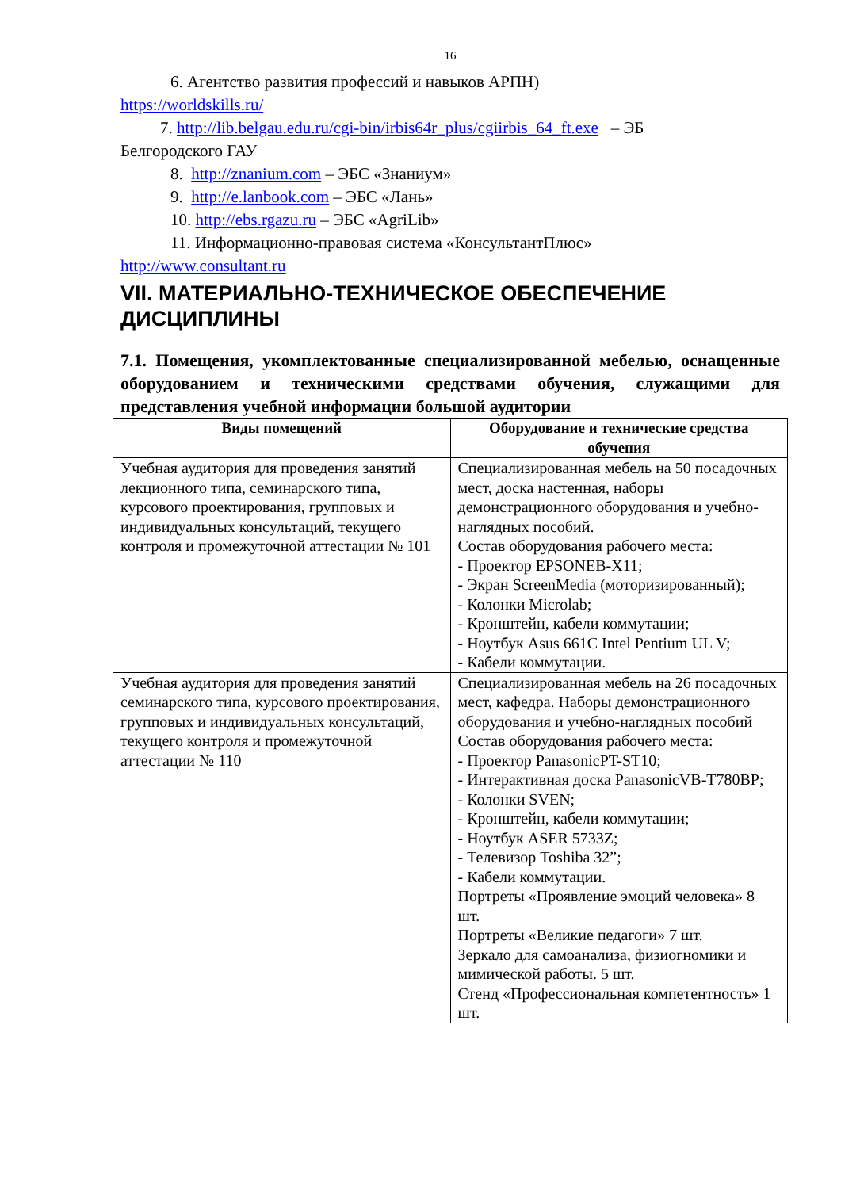16
6. Агентство развития профессий и навыков АРПН)
https://worldskills.ru/
7. http://lib.belgau.edu.ru/cgi-bin/irbis64r_plus/cgiirbis_64_ft.exe – ЭБ
Белгородского ГАУ
8. http://znanium.com – ЭБС «Знаниум»
9. http://e.lanbook.com – ЭБС «Лань»
10. http://ebs.rgazu.ru – ЭБС «AgriLib»
11. Информационно-правовая система «КонсультантПлюс»
http://www.consultant.ru
VII. МАТЕРИАЛЬНО-ТЕХНИЧЕСКОЕ ОБЕСПЕЧЕНИЕ ДИСЦИПЛИНЫ
7.1. Помещения, укомплектованные специализированной мебелью, оснащенные оборудованием и техническими средствами обучения, служащими для представления учебной информации большой аудитории
| Виды помещений | Оборудование и технические средства обучения |
| --- | --- |
| Учебная аудитория для проведения занятий лекционного типа, семинарского типа, курсового проектирования, групповых и индивидуальных консультаций, текущего контроля и промежуточной аттестации № 101 | Специализированная мебель на 50 посадочных мест, доска настенная, наборы демонстрационного оборудования и учебно-наглядных пособий. Состав оборудования рабочего места: - Проектор EPSONEB-X11; - Экран ScreenMedia (моторизированный); - Колонки Microlab; - Кронштейн, кабели коммутации; - Ноутбук Asus 661C Intel Pentium UL V; - Кабели коммутации. |
| Учебная аудитория для проведения занятий семинарского типа, курсового проектирования, групповых и индивидуальных консультаций, текущего контроля и промежуточной аттестации № 110 | Специализированная мебель на 26 посадочных мест, кафедра. Наборы демонстрационного оборудования и учебно-наглядных пособий Состав оборудования рабочего места: - Проектор PanasonicPT-ST10; - Интерактивная доска PanasonicVB-T780BP; - Колонки SVEN; - Кронштейн, кабели коммутации; - Ноутбук ASER 5733Z; - Телевизор Toshiba 32”; - Кабели коммутации. Портреты «Проявление эмоций человека» 8 шт. Портреты «Великие педагоги» 7 шт. Зеркало для самоанализа, физиогномики и мимической работы. 5 шт. Стенд «Профессиональная компетентность» 1 шт. |